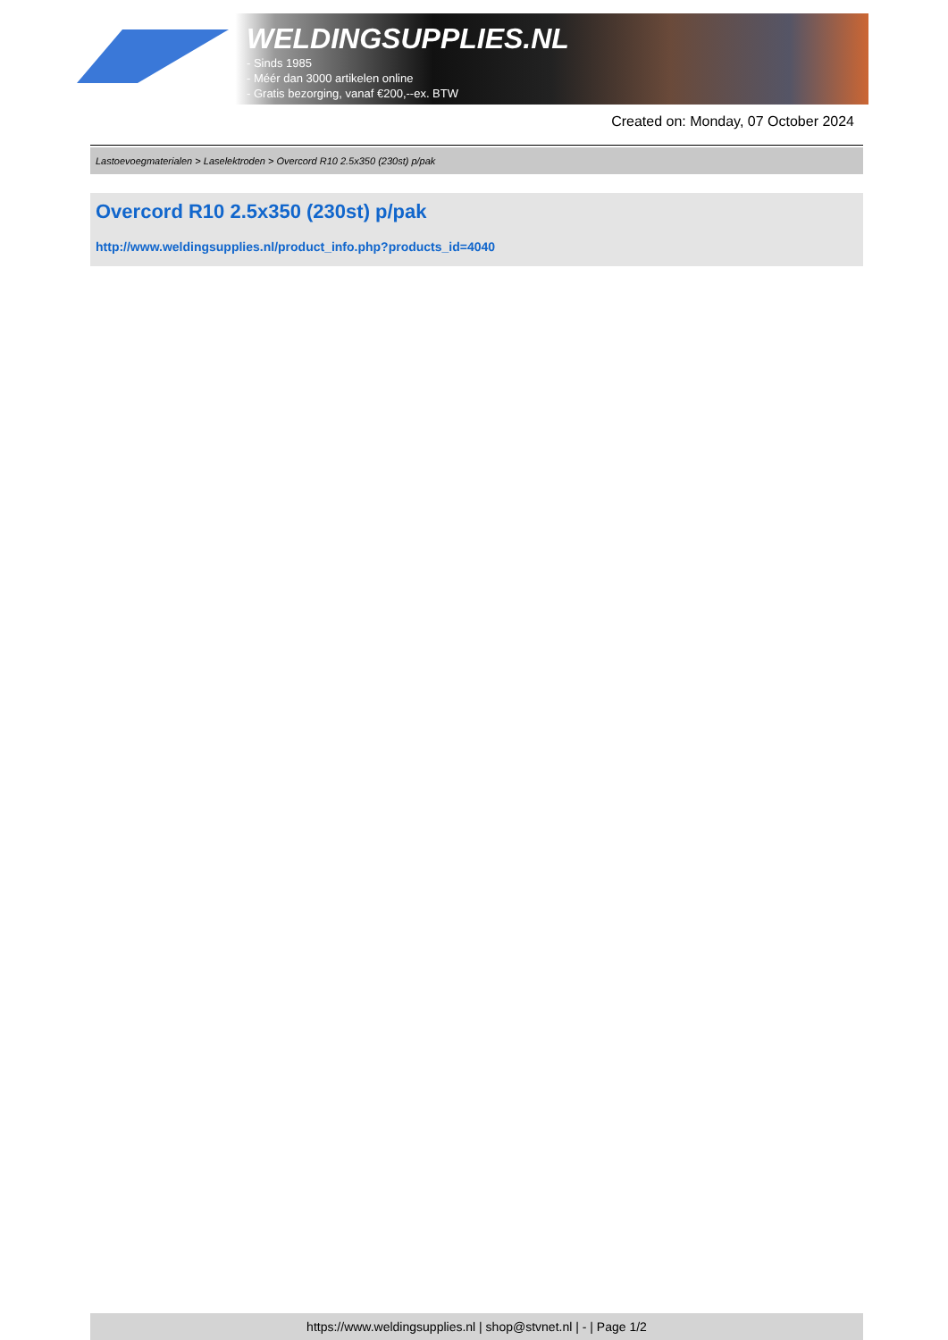WELDINGSUPPLIES.NL
- Sinds 1985
- Méér dan 3000 artikelen online
- Gratis bezorging, vanaf €200,--ex. BTW
Created on: Monday, 07 October 2024
Lastoevoegmaterialen > Laselektroden > Overcord R10 2.5x350 (230st) p/pak
Overcord R10 2.5x350 (230st) p/pak
http://www.weldingsupplies.nl/product_info.php?products_id=4040
https://www.weldingsupplies.nl | shop@stvnet.nl | - | Page 1/2